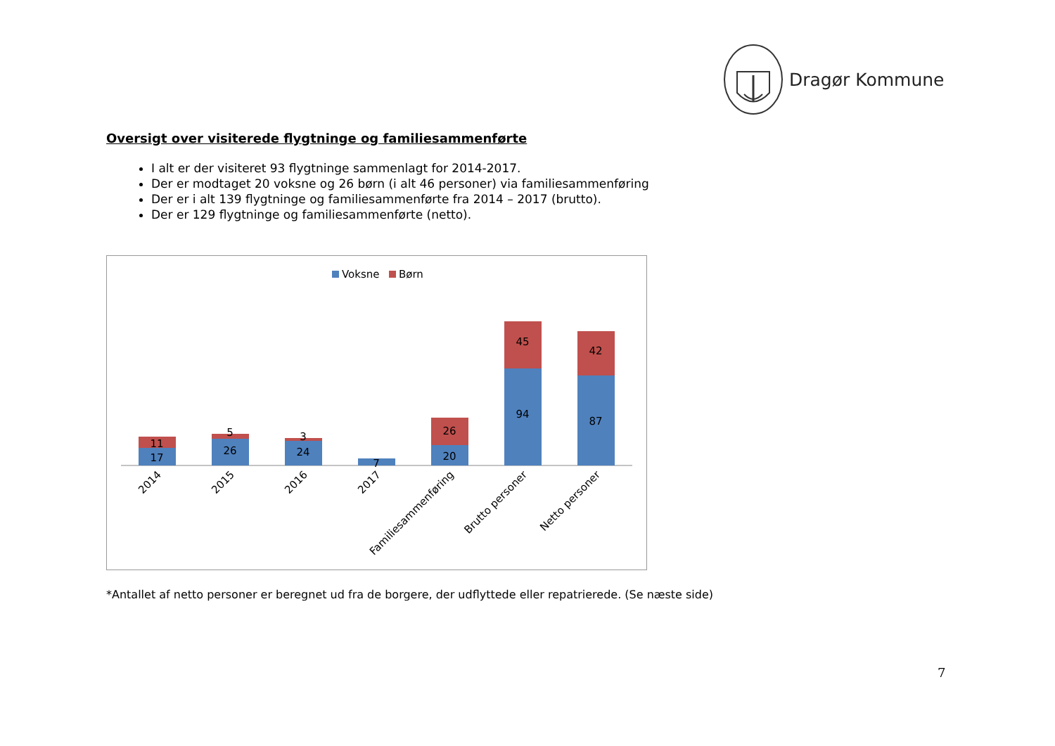Dragør Kommune
Oversigt over visiterede flygtninge og familiesammenførte
I alt er der visiteret 93 flygtninge sammenlagt for 2014-2017.
Der er modtaget 20 voksne og 26 børn (i alt 46 personer) via familiesammenføring
Der er i alt 139 flygtninge og familiesammenførte fra 2014 – 2017 (brutto).
Der er 129 flygtninge og familiesammenførte (netto).
Voksne
Børn
17
11
26
5
24
3
7
20
26
94
45
87
42
2014
2015
2016
2017
Familiesammenføring
Brutto personer
Netto personer
*Antallet af netto personer er beregnet ud fra de borgere, der udflyttede eller repatrierede. (Se næste side)
7